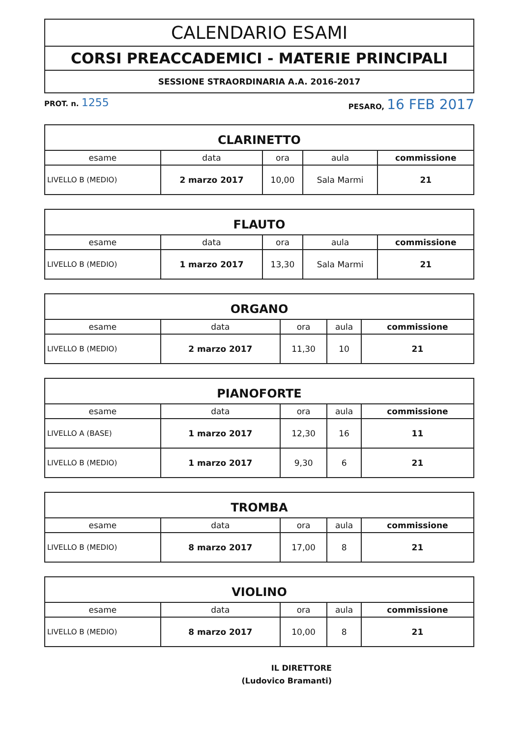CALENDARIO ESAMI
CORSI PREACCADEMICI - MATERIE PRINCIPALI
SESSIONE STRAORDINARIA A.A. 2016-2017
PROT. n. 1255 PESARO, 16 FEB 2017
| CLARINETTO | | | | |
| --- | --- | --- | --- | --- |
| esame | data | ora | aula | commissione |
| LIVELLO B (MEDIO) | 2 marzo 2017 | 10,00 | Sala Marmi | 21 |
| FLAUTO | | | | |
| --- | --- | --- | --- | --- |
| esame | data | ora | aula | commissione |
| LIVELLO B (MEDIO) | 1 marzo 2017 | 13,30 | Sala Marmi | 21 |
| ORGANO | | | | |
| --- | --- | --- | --- | --- |
| esame | data | ora | aula | commissione |
| LIVELLO B (MEDIO) | 2 marzo 2017 | 11,30 | 10 | 21 |
| PIANOFORTE | | | | |
| --- | --- | --- | --- | --- |
| esame | data | ora | aula | commissione |
| LIVELLO A (BASE) | 1 marzo 2017 | 12,30 | 16 | 11 |
| LIVELLO B (MEDIO) | 1 marzo 2017 | 9,30 | 6 | 21 |
| TROMBA | | | | |
| --- | --- | --- | --- | --- |
| esame | data | ora | aula | commissione |
| LIVELLO B (MEDIO) | 8 marzo 2017 | 17,00 | 8 | 21 |
| VIOLINO | | | | |
| --- | --- | --- | --- | --- |
| esame | data | ora | aula | commissione |
| LIVELLO B (MEDIO) | 8 marzo 2017 | 10,00 | 8 | 21 |
IL DIRETTORE
(Ludovico Bramanti)